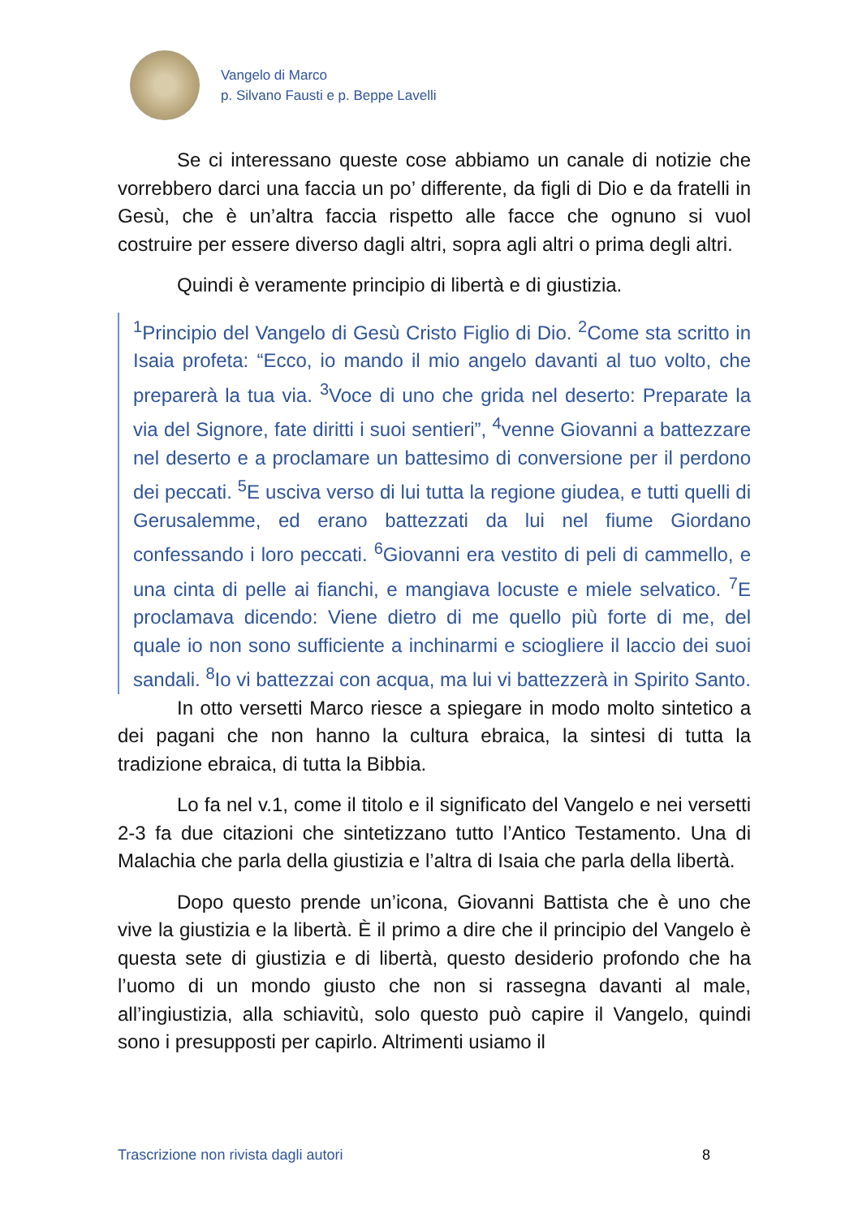Vangelo di Marco
p. Silvano Fausti e p. Beppe Lavelli
Se ci interessano queste cose abbiamo un canale di notizie che vorrebbero darci una faccia un po’ differente, da figli di Dio e da fratelli in Gesù, che è un’altra faccia rispetto alle facce che ognuno si vuol costruire per essere diverso dagli altri, sopra agli altri o prima degli altri.
Quindi è veramente principio di libertà e di giustizia.
<sup>1</sup> Principio del Vangelo di Gesù Cristo Figlio di Dio. <sup>2</sup>Come sta scritto in Isaia profeta: “Ecco, io mando il mio angelo davanti al tuo volto, che preparerà la tua via. <sup>3</sup>Voce di uno che grida nel deserto: Preparate la via del Signore, fate diritti i suoi sentieri”, <sup>4</sup>venne Giovanni a battezzare nel deserto e a proclamare un battesimo di conversione per il perdono dei peccati. <sup>5</sup>E usciva verso di lui tutta la regione giudea, e tutti quelli di Gerusalemme, ed erano battezzati da lui nel fiume Giordano confessando i loro peccati. <sup>6</sup>Giovanni era vestito di peli di cammello, e una cinta di pelle ai fianchi, e mangiava locuste e miele selvatico. <sup>7</sup>E proclamava dicendo: Viene dietro di me quello più forte di me, del quale io non sono sufficiente a inchinarmi e sciogliere il laccio dei suoi sandali. <sup>8</sup>Io vi battezzai con acqua, ma lui vi battezzerà in Spirito Santo.
In otto versetti Marco riesce a spiegare in modo molto sintetico a dei pagani che non hanno la cultura ebraica, la sintesi di tutta la tradizione ebraica, di tutta la Bibbia.
Lo fa nel v.1, come il titolo e il significato del Vangelo e nei versetti 2-3 fa due citazioni che sintetizzano tutto l’Antico Testamento. Una di Malachia che parla della giustizia e l’altra di Isaia che parla della libertà.
Dopo questo prende un’icona, Giovanni Battista che è uno che vive la giustizia e la libertà. È il primo a dire che il principio del Vangelo è questa sete di giustizia e di libertà, questo desiderio profondo che ha l’uomo di un mondo giusto che non si rassegna davanti al male, all’ingiustizia, alla schiavitù, solo questo può capire il Vangelo, quindi sono i presupposti per capirlo. Altrimenti usiamo il
Trascrizione non rivista dagli autori 8